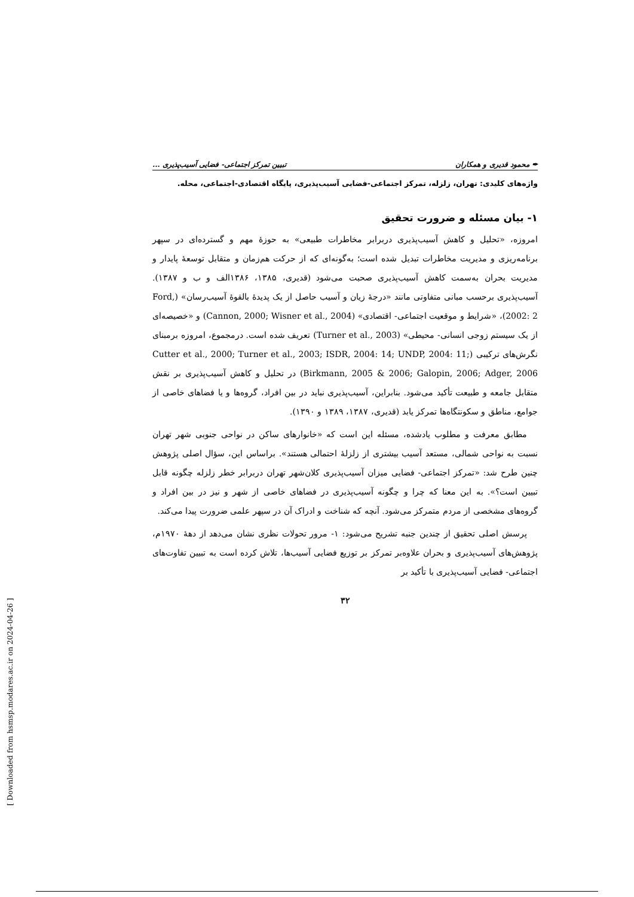✒ محمود قدیری و همکاران تبیین تمرکز اجتماعی- فضایی آسیب‌پذیری ...
واژه‌های کلیدی: تهران، زلزله، تمرکز اجتماعی-فضایی آسیب‌پذیری، پایگاه اقتصادی-اجتماعی، محله.
۱- بیان مسئله و ضرورت تحقیق
امروزه، «تحلیل و کاهش آسیب‌پذیری دربرابر مخاطرات طبیعی» به حوزهٔ مهم و گسترده‌ای در سپهر برنامه‌ریزی و مدیریت مخاطرات تبدیل شده است؛ به‌گونه‌ای که از حرکت هم‌زمان و متقابل توسعهٔ پایدار و مدیریت بحران به‌سمت کاهش آسیب‌پذیری صحبت می‌شود (قدیری، ۱۳۸۵، ۱۳۸۶الف و ب و ۱۳۸۷). آسیب‌پذیری برحسب مبانی متفاوتی مانند «درجهٔ زیان و آسیب حاصل از یک پدیدهٔ بالقوهٔ آسیب‌رسان» (Ford, 2002: 2)، «شرایط و موقعیت اجتماعی- اقتصادی» (Cannon, 2000; Wisner et al., 2004) و «خصیصه‌ای از یک سیستم زوجی انسانی- محیطی» (Turner et al., 2003) تعریف شده است. درمجموع، امروزه برمبنای نگرش‌های ترکیبی (Cutter et al., 2000; Turner et al., 2003; ISDR, 2004: 14; UNDP, 2004: 11; Birkmann, 2005 & 2006; Galopin, 2006; Adger, 2006) در تحلیل و کاهش آسیب‌پذیری بر نقش متقابل جامعه و طبیعت تأکید می‌شود. بنابراین، آسیب‌پذیری نباید در بین افراد، گروه‌ها و یا فضاهای خاصی از جوامع، مناطق و سکونتگاه‌ها تمرکز یابد (قدیری، ۱۳۸۷، ۱۳۸۹ و ۱۳۹۰).
مطابق معرفت و مطلوب یادشده، مسئله این است که «خانوارهای ساکن در نواحی جنوبی شهر تهران نسبت به نواحی شمالی، مستعد آسیب بیشتری از زلزلهٔ احتمالی هستند». براساس این، سؤال اصلی پژوهش چنین طرح شد: «تمرکز اجتماعی- فضایی میزان آسیب‌پذیری کلان‌شهر تهران دربرابر خطر زلزله چگونه قابل تبیین است؟». به این معنا که چرا و چگونه آسیب‌پذیری در فضاهای خاصی از شهر و نیز در بین افراد و گروه‌های مشخصی از مردم متمرکز می‌شود. آنچه که شناخت و ادراک آن در سپهر علمی ضرورت پیدا می‌کند.
پرسش اصلی تحقیق از چندین جنبه تشریح می‌شود: ۱- مرور تحولات نظری نشان می‌دهد از دههٔ ۱۹۷۰م، پژوهش‌های آسیب‌پذیری و بحران علاوه‌بر تمرکز بر توزیع فضایی آسیب‌ها، تلاش کرده است به تبیین تفاوت‌های اجتماعی- فضایی آسیب‌پذیری با تأکید بر
۳۲
[ Downloaded from hsmsp.modares.ac.ir on 2024-04-26 ]